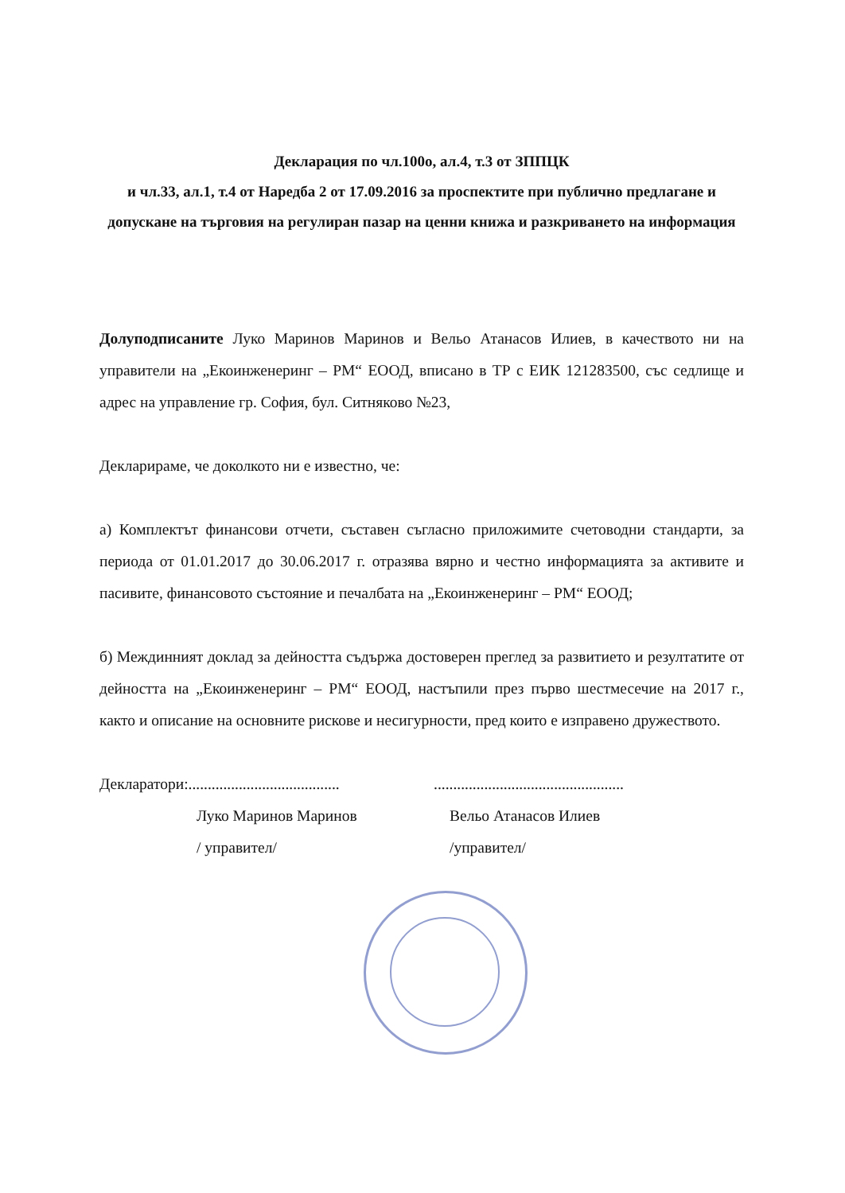Декларация по чл.100о, ал.4, т.3 от ЗППЦК
и чл.33, ал.1, т.4 от Наредба 2 от 17.09.2016 за проспектите при публично предлагане и допускане на търговия на регулиран пазар на ценни книжа и разкриването на информация
Долуподписаните Луко Маринов Маринов и Вельо Атанасов Илиев, в качеството ни на управители на „Екоинженеринг – РМ“ ЕООД, вписано в ТР с ЕИК 121283500, със седлище и адрес на управление гр. София, бул. Ситняково №23,
Декларираме, че доколкото ни е известно, че:
а) Комплектът финансови отчети, съставен съгласно приложимите счетоводни стандарти, за периода от 01.01.2017 до 30.06.2017 г. отразява вярно и честно информацията за активите и пасивите, финансовото състояние и печалбата на „Екоинженеринг – РМ“ ЕООД;
б) Междинният доклад за дейността съдържа достоверен преглед за развитието и резултатите от дейността на „Екоинженеринг – РМ“ ЕООД, настъпили през първо шестмесечие на 2017 г., както и описание на основните рискове и несигурности, пред които е изправено дружеството.
Декларатори:........................................................................................
Луко Маринов Маринов
/ управител/ Вельо Атанасов Илиев
/управител/